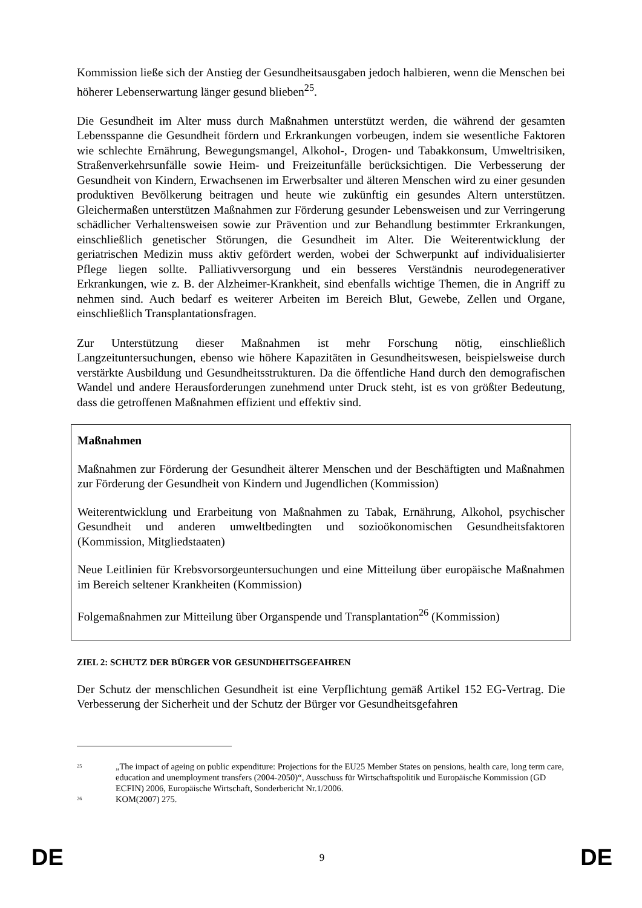Kommission ließe sich der Anstieg der Gesundheitsausgaben jedoch halbieren, wenn die Menschen bei höherer Lebenserwartung länger gesund blieben<sup>25</sup>.
Die Gesundheit im Alter muss durch Maßnahmen unterstützt werden, die während der gesamten Lebensspanne die Gesundheit fördern und Erkrankungen vorbeugen, indem sie wesentliche Faktoren wie schlechte Ernährung, Bewegungsmangel, Alkohol-, Drogen- und Tabakkonsum, Umweltrisiken, Straßenverkehrsunfälle sowie Heim- und Freizeitunfälle berücksichtigen. Die Verbesserung der Gesundheit von Kindern, Erwachsenen im Erwerbsalter und älteren Menschen wird zu einer gesunden produktiven Bevölkerung beitragen und heute wie zukünftig ein gesundes Altern unterstützen. Gleichermaßen unterstützen Maßnahmen zur Förderung gesunder Lebensweisen und zur Verringerung schädlicher Verhaltensweisen sowie zur Prävention und zur Behandlung bestimmter Erkrankungen, einschließlich genetischer Störungen, die Gesundheit im Alter. Die Weiterentwicklung der geriatrischen Medizin muss aktiv gefördert werden, wobei der Schwerpunkt auf individualisierter Pflege liegen sollte. Palliativversorgung und ein besseres Verständnis neurodegenerativer Erkrankungen, wie z. B. der Alzheimer-Krankheit, sind ebenfalls wichtige Themen, die in Angriff zu nehmen sind. Auch bedarf es weiterer Arbeiten im Bereich Blut, Gewebe, Zellen und Organe, einschließlich Transplantationsfragen.
Zur Unterstützung dieser Maßnahmen ist mehr Forschung nötig, einschließlich Langzeituntersuchungen, ebenso wie höhere Kapazitäten in Gesundheitswesen, beispielsweise durch verstärkte Ausbildung und Gesundheitsstrukturen. Da die öffentliche Hand durch den demografischen Wandel und andere Herausforderungen zunehmend unter Druck steht, ist es von größter Bedeutung, dass die getroffenen Maßnahmen effizient und effektiv sind.
Maßnahmen
Maßnahmen zur Förderung der Gesundheit älterer Menschen und der Beschäftigten und Maßnahmen zur Förderung der Gesundheit von Kindern und Jugendlichen (Kommission)
Weiterentwicklung und Erarbeitung von Maßnahmen zu Tabak, Ernährung, Alkohol, psychischer Gesundheit und anderen umweltbedingten und sozioökonomischen Gesundheitsfaktoren (Kommission, Mitgliedstaaten)
Neue Leitlinien für Krebsvorsorgeuntersuchungen und eine Mitteilung über europäische Maßnahmen im Bereich seltener Krankheiten (Kommission)
Folgemaßnahmen zur Mitteilung über Organspende und Transplantation<sup>26</sup> (Kommission)
ZIEL 2: SCHUTZ DER BÜRGER VOR GESUNDHEITSGEFAHREN
Der Schutz der menschlichen Gesundheit ist eine Verpflichtung gemäß Artikel 152 EG-Vertrag. Die Verbesserung der Sicherheit und der Schutz der Bürger vor Gesundheitsgefahren
<sup>25</sup> „The impact of ageing on public expenditure: Projections for the EU25 Member States on pensions, health care, long term care, education and unemployment transfers (2004-2050)“, Ausschuss für Wirtschaftspolitik und Europäische Kommission (GD ECFIN) 2006, Europäische Wirtschaft, Sonderbericht Nr.1/2006.
<sup>26</sup> KOM(2007) 275.
DE 9 DE